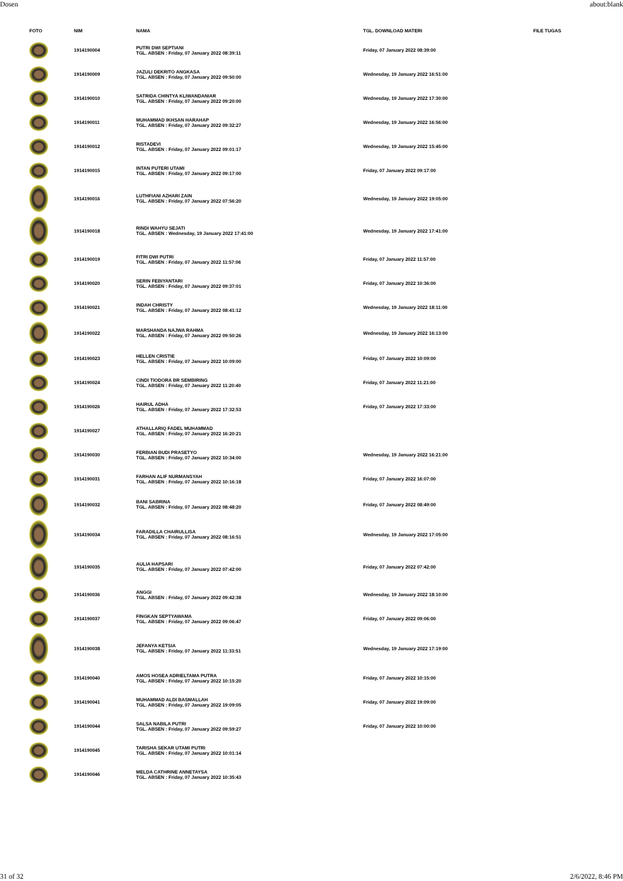Dosen about:blank
| FOTO | NIM | NAMA | TGL. DOWNLOAD MATERI | FILE TUGAS |
| --- | --- | --- | --- | --- |
| | 1914190004 | PUTRI DWI SEPTIANI TGL. ABSEN : Friday, 07 January 2022 08:39:11 | Friday, 07 January 2022 08:39:00 | |
| | 1914190009 | JAZULI DEKRITO ANGKASA TGL. ABSEN : Friday, 07 January 2022 09:50:00 | Wednesday, 19 January 2022 16:51:00 | |
| | 1914190010 | SATRIDA CHINTYA KLIWANDANIAR TGL. ABSEN : Friday, 07 January 2022 09:20:00 | Wednesday, 19 January 2022 17:30:00 | |
| | 1914190011 | MUHAMMAD IKHSAN HARAHAP TGL. ABSEN : Friday, 07 January 2022 09:32:27 | Wednesday, 19 January 2022 16:56:00 | |
| | 1914190012 | RISTADEVI TGL. ABSEN : Friday, 07 January 2022 09:01:17 | Wednesday, 19 January 2022 15:45:00 | |
| | 1914190015 | INTAN PUTERI UTAMI TGL. ABSEN : Friday, 07 January 2022 09:17:00 | Friday, 07 January 2022 09:17:00 | |
| | 1914190016 | LUTHFIANI AZHARI ZAIN TGL. ABSEN : Friday, 07 January 2022 07:56:20 | Wednesday, 19 January 2022 19:05:00 | |
| | 1914190018 | RINDI WAHYU SEJATI TGL. ABSEN : Wednesday, 19 January 2022 17:41:00 | Wednesday, 19 January 2022 17:41:00 | |
| | 1914190019 | FITRI DWI PUTRI TGL. ABSEN : Friday, 07 January 2022 11:57:06 | Friday, 07 January 2022 11:57:00 | |
| | 1914190020 | SERIN FEBIYANTARI TGL. ABSEN : Friday, 07 January 2022 09:37:01 | Friday, 07 January 2022 10:36:00 | |
| | 1914190021 | INDAH CHRISTY TGL. ABSEN : Friday, 07 January 2022 08:41:12 | Wednesday, 19 January 2022 18:11:00 | |
| | 1914190022 | MARSHANDA NAJWA RAHMA TGL. ABSEN : Friday, 07 January 2022 09:50:26 | Wednesday, 19 January 2022 16:13:00 | |
| | 1914190023 | HELLEN CRISTIE TGL. ABSEN : Friday, 07 January 2022 10:09:00 | Friday, 07 January 2022 10:09:00 | |
| | 1914190024 | CINDI TIODORA BR SEMBIRING TGL. ABSEN : Friday, 07 January 2022 11:20:40 | Friday, 07 January 2022 11:21:00 | |
| | 1914190026 | HAIRUL ADHA TGL. ABSEN : Friday, 07 January 2022 17:32:53 | Friday, 07 January 2022 17:33:00 | |
| | 1914190027 | ATHALLARIQ FADEL MUHAMMAD TGL. ABSEN : Friday, 07 January 2022 16:20:21 | | |
| | 1914190030 | FERBIAN BUDI PRASETYO TGL. ABSEN : Friday, 07 January 2022 10:34:00 | Wednesday, 19 January 2022 16:21:00 | |
| | 1914190031 | FARHAN ALIF NURMANSYAH TGL. ABSEN : Friday, 07 January 2022 10:16:18 | Friday, 07 January 2022 16:07:00 | |
| | 1914190032 | BANI SABRINA TGL. ABSEN : Friday, 07 January 2022 08:48:20 | Friday, 07 January 2022 08:49:00 | |
| | 1914190034 | FARADILLA CHAIRULLISA TGL. ABSEN : Friday, 07 January 2022 08:16:51 | Wednesday, 19 January 2022 17:05:00 | |
| | 1914190035 | AULIA HAPSARI TGL. ABSEN : Friday, 07 January 2022 07:42:00 | Friday, 07 January 2022 07:42:00 | |
| | 1914190036 | ANGGI TGL. ABSEN : Friday, 07 January 2022 09:42:38 | Wednesday, 19 January 2022 18:10:00 | |
| | 1914190037 | FINGKAN SEPTYAWAMA TGL. ABSEN : Friday, 07 January 2022 09:06:47 | Friday, 07 January 2022 09:06:00 | |
| | 1914190038 | JEFANYA KETSIA TGL. ABSEN : Friday, 07 January 2022 11:33:51 | Wednesday, 19 January 2022 17:19:00 | |
| | 1914190040 | AMOS HOSEA ADRIELTAMA PUTRA TGL. ABSEN : Friday, 07 January 2022 10:15:20 | Friday, 07 January 2022 10:15:00 | |
| | 1914190041 | MUHAMMAD ALDI BASMALLAH TGL. ABSEN : Friday, 07 January 2022 19:09:05 | Friday, 07 January 2022 19:09:00 | |
| | 1914190044 | SALSA NABILA PUTRI TGL. ABSEN : Friday, 07 January 2022 09:59:27 | Friday, 07 January 2022 10:00:00 | |
| | 1914190045 | TARISHA SEKAR UTAMI PUTRI TGL. ABSEN : Friday, 07 January 2022 10:01:14 | | |
| | 1914190046 | MELDA CATHRINE ANNETAYSA TGL. ABSEN : Friday, 07 January 2022 10:35:43 | | |
31 of 32 2/6/2022, 8:46 PM